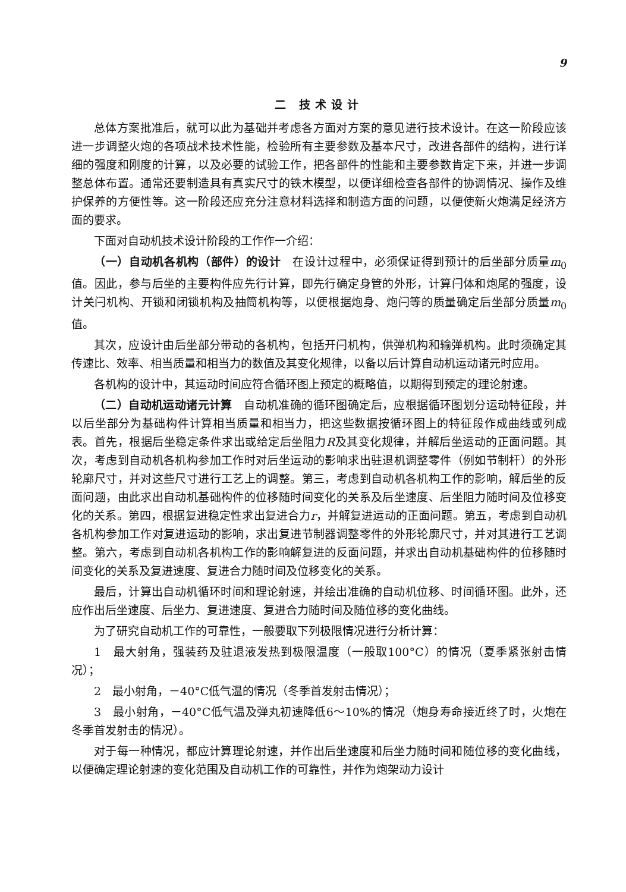9
二 技术设计
总体方案批准后，就可以此为基础并考虑各方面对方案的意见进行技术设计。在这一阶段应该进一步调整火炮的各项战术技术性能，检验所有主要参数及基本尺寸，改进各部件的结构，进行详细的强度和刚度的计算，以及必要的试验工作，把各部件的性能和主要参数肯定下来，并进一步调整总体布置。通常还要制造具有真实尺寸的铁木模型，以便详细检查各部件的协调情况、操作及维护保养的方便性等。这一阶段还应充分注意材料选择和制造方面的问题，以便使新火炮满足经济方面的要求。
下面对自动机技术设计阶段的工作作一介绍：
（一）自动机各机构（部件）的设计　在设计过程中，必须保证得到预计的后坐部分质量m<sub>0</sub>值。因此，参与后坐的主要构件应先行计算，即先行确定身管的外形，计算闩体和炮尾的强度，设计关闩机构、开锁和闭锁机构及抽筒机构等，以便根据炮身、炮闩等的质量确定后坐部分质量m<sub>0</sub>值。
其次，应设计由后坐部分带动的各机构，包括开闩机构，供弹机构和输弹机构。此时须确定其传速比、效率、相当质量和相当力的数值及其变化规律，以备以后计算自动机运动诸元时应用。
各机构的设计中，其运动时间应符合循环图上预定的概略值，以期得到预定的理论射速。
（二）自动机运动诸元计算　自动机准确的循环图确定后，应根据循环图划分运动特征段，并以后坐部分为基础构件计算相当质量和相当力，把这些数据按循环图上的特征段作成曲线或列成表。首先，根据后坐稳定条件求出或给定后坐阻力R及其变化规律，并解后坐运动的正面问题。其次，考虑到自动机各机构参加工作时对后坐运动的影响求出驻退机调整零件（例如节制杆）的外形轮廓尺寸，并对这些尺寸进行工艺上的调整。第三，考虑到自动机各机构工作的影响，解后坐的反面问题，由此求出自动机基础构件的位移随时间变化的关系及后坐速度、后坐阻力随时间及位移变化的关系。第四，根据复进稳定性求出复进合力r，并解复进运动的正面问题。第五，考虑到自动机各机构参加工作对复进运动的影响，求出复进节制器调整零件的外形轮廓尺寸，并对其进行工艺调整。第六，考虑到自动机各机构工作的影响解复进的反面问题，并求出自动机基础构件的位移随时间变化的关系及复进速度、复进合力随时间及位移变化的关系。
最后，计算出自动机循环时间和理论射速，并绘出准确的自动机位移、时间循环图。此外，还应作出后坐速度、后坐力、复进速度、复进合力随时间及随位移的变化曲线。
为了研究自动机工作的可靠性，一般要取下列极限情况进行分析计算：
1　最大射角，强装药及驻退液发热到极限温度（一般取100°C）的情况（夏季紧张射击情况）；
2　最小射角，－40°C低气温的情况（冬季首发射击情况）；
3　最小射角，－40°C低气温及弹丸初速降低6～10%的情况（炮身寿命接近终了时，火炮在冬季首发射击的情况）。
对于每一种情况，都应计算理论射速，并作出后坐速度和后坐力随时间和随位移的变化曲线，以便确定理论射速的变化范围及自动机工作的可靠性，并作为炮架动力设计